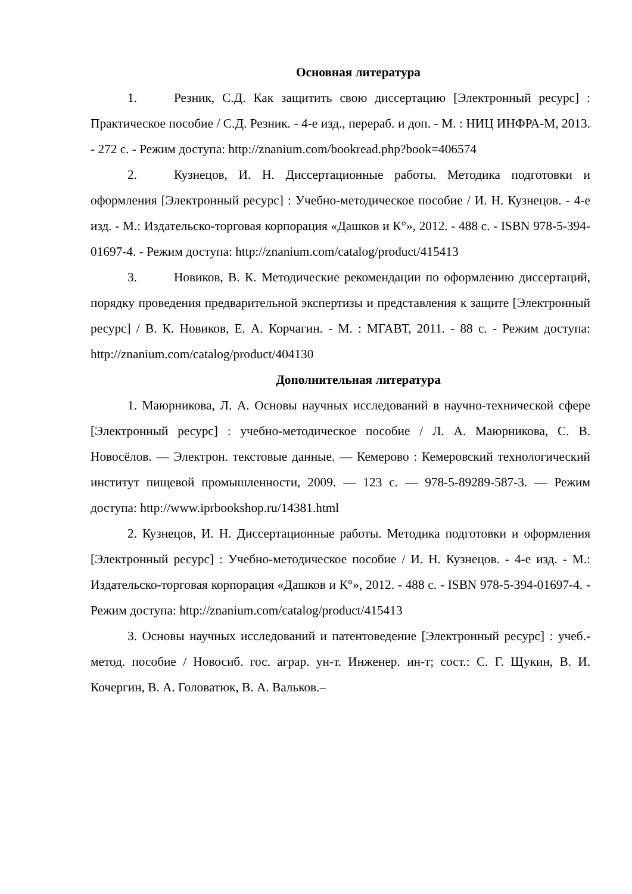Основная литература
1. Резник, С.Д. Как защитить свою диссертацию [Электронный ресурс] : Практическое пособие / С.Д. Резник. - 4-е изд., перераб. и доп. - М. : НИЦ ИНФРА-М, 2013. - 272 с. - Режим доступа: http://znanium.com/bookread.php?book=406574
2. Кузнецов, И. Н. Диссертационные работы. Методика подготовки и оформления [Электронный ресурс] : Учебно-методическое пособие / И. Н. Кузнецов. - 4-е изд. - М.: Издательско-торговая корпорация «Дашков и К°», 2012. - 488 с. - ISBN 978-5-394-01697-4. - Режим доступа: http://znanium.com/catalog/product/415413
3. Новиков, В. К. Методические рекомендации по оформлению диссертаций, порядку проведения предварительной экспертизы и представления к защите [Электронный ресурс] / В. К. Новиков, Е. А. Корчагин. - М. : МГАВТ, 2011. - 88 с. - Режим доступа: http://znanium.com/catalog/product/404130
Дополнительная литература
1. Маюрникова, Л. А. Основы научных исследований в научно-технической сфере [Электронный ресурс] : учебно-методическое пособие / Л. А. Маюрникова, С. В. Новосёлов. — Электрон. текстовые данные. — Кемерово : Кемеровский технологический институт пищевой промышленности, 2009. — 123 c. — 978-5-89289-587-3. — Режим доступа: http://www.iprbookshop.ru/14381.html
2. Кузнецов, И. Н. Диссертационные работы. Методика подготовки и оформления [Электронный ресурс] : Учебно-методическое пособие / И. Н. Кузнецов. - 4-е изд. - М.: Издательско-торговая корпорация «Дашков и К°», 2012. - 488 с. - ISBN 978-5-394-01697-4. - Режим доступа: http://znanium.com/catalog/product/415413
3. Основы научных исследований и патентоведение [Электронный ресурс] : учеб.-метод. пособие / Новосиб. гос. аграр. ун-т. Инженер. ин-т; сост.: С. Г. Щукин, В. И. Кочергин, В. А. Головатюк, В. А. Вальков.–